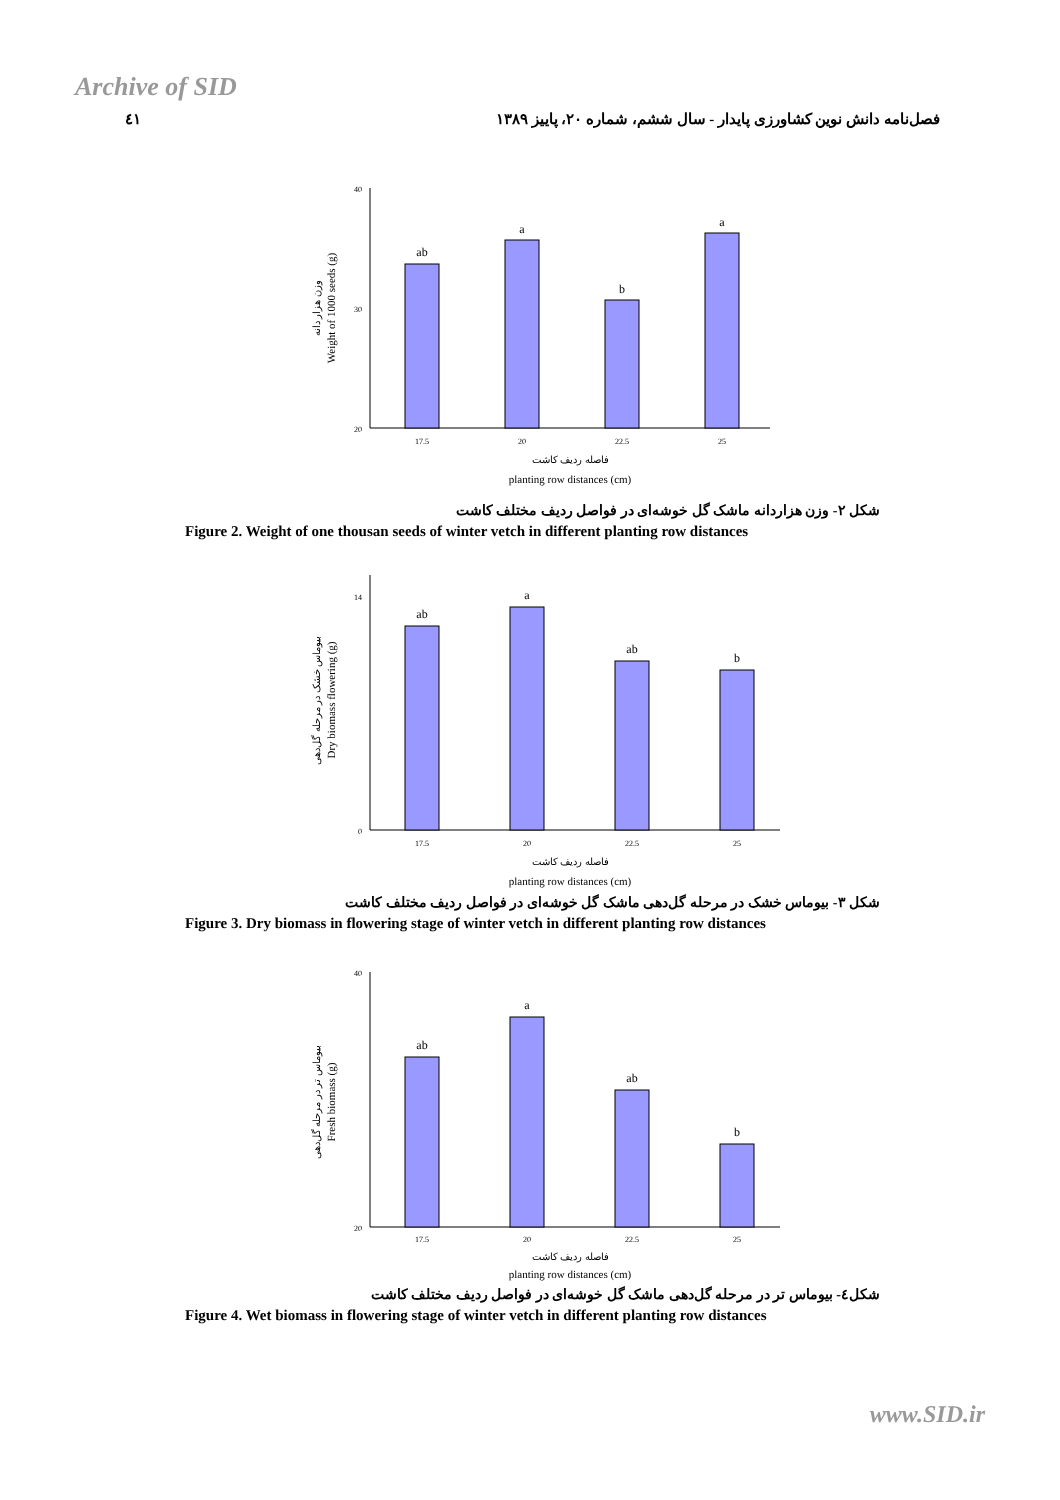Archive of SID
٤١ فصل‌نامه دانش نوین کشاورزی پایدار - سال ششم، شماره ۲۰، پاییز ۱۳۸۹
40
30
20
وزن هزار دانه
Weight of 1000 seeds (g)
ab
a
b
a
17.5
20
22.5
25
فاصله ردیف کاشت
planting row distances (cm)
شکل ۲- وزن هزاردانه ماشک گل خوشه‌ای در فواصل ردیف مختلف کاشت
Figure 2. Weight of one thousan seeds of winter vetch in different planting row distances
14
0
بیوماس خشک در مرحله گل‌دهی
Dry biomass flowering (g)
ab
a
ab
b
17.5
20
22.5
25
فاصله ردیف کاشت
planting row distances (cm)
شکل ۳- بیوماس خشک در مرحله گل‌دهی ماشک گل خوشه‌ای در فواصل ردیف مختلف کاشت
Figure 3. Dry biomass in flowering stage of winter vetch in different planting row distances
40
20
بیوماس تر در مرحله گل‌دهی
Fresh biomass (g)
ab
a
ab
b
17.5
20
22.5
25
فاصله ردیف کاشت
planting row distances (cm)
شکل٤- بیوماس تر در مرحله گل‌دهی ماشک گل خوشه‌ای در فواصل ردیف مختلف کاشت
Figure 4. Wet biomass in flowering stage of winter vetch in different planting row distances
www.SID.ir